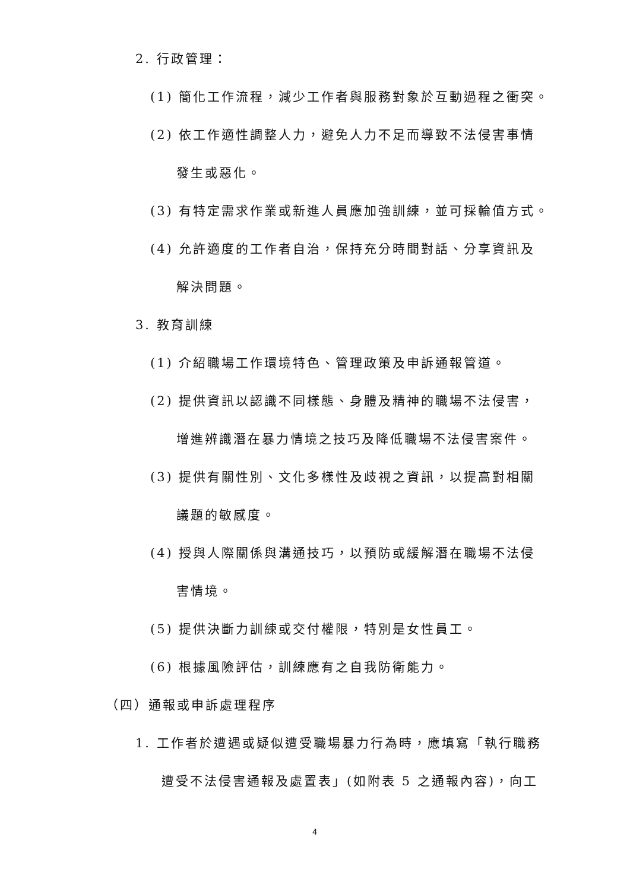2. 行政管理：
(1) 簡化工作流程，減少工作者與服務對象於互動過程之衝突。
(2) 依工作適性調整人力，避免人力不足而導致不法侵害事情
發生或惡化。
(3) 有特定需求作業或新進人員應加強訓練，並可採輪值方式。
(4) 允許適度的工作者自治，保持充分時間對話、分享資訊及
解決問題。
3. 教育訓練
(1) 介紹職場工作環境特色、管理政策及申訴通報管道。
(2) 提供資訊以認識不同樣態、身體及精神的職場不法侵害，
增進辨識潛在暴力情境之技巧及降低職場不法侵害案件。
(3) 提供有關性別、文化多樣性及歧視之資訊，以提高對相關
議題的敏感度。
(4) 授與人際關係與溝通技巧，以預防或緩解潛在職場不法侵
害情境。
(5) 提供決斷力訓練或交付權限，特別是女性員工。
(6) 根據風險評估，訓練應有之自我防衛能力。
（四）通報或申訴處理程序
1. 工作者於遭遇或疑似遭受職場暴力行為時，應填寫「執行職務
遭受不法侵害通報及處置表」(如附表 5 之通報內容)，向工
4